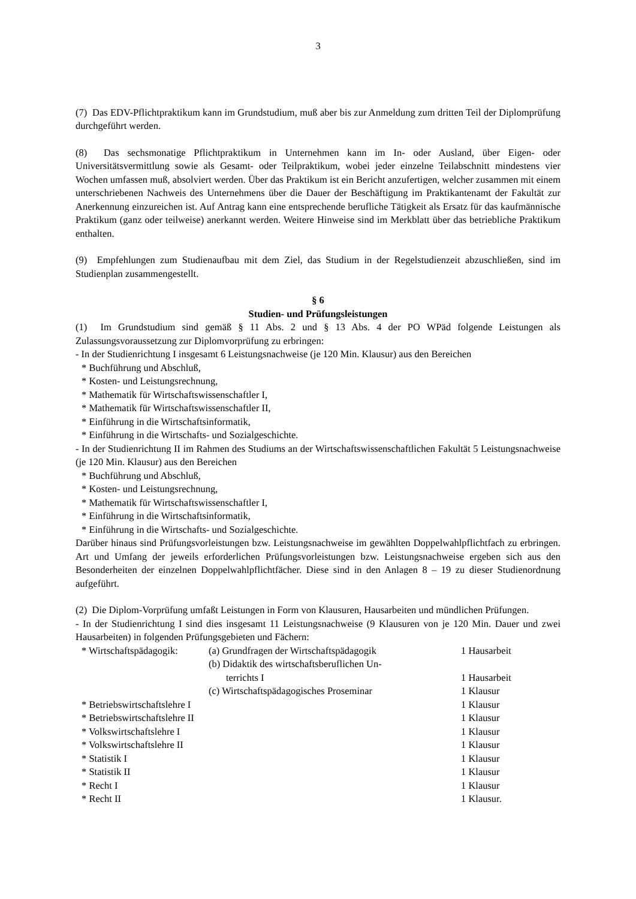3
(7) Das EDV-Pflichtpraktikum kann im Grundstudium, muß aber bis zur Anmeldung zum dritten Teil der Diplomprüfung durchgeführt werden.
(8) Das sechsmonatige Pflichtpraktikum in Unternehmen kann im In- oder Ausland, über Eigen- oder Universitätsvermittlung sowie als Gesamt- oder Teilpraktikum, wobei jeder einzelne Teilabschnitt mindestens vier Wochen umfassen muß, absolviert werden. Über das Praktikum ist ein Bericht anzufertigen, welcher zusammen mit einem unterschriebenen Nachweis des Unternehmens über die Dauer der Beschäftigung im Praktikantenamt der Fakultät zur Anerkennung einzureichen ist. Auf Antrag kann eine entsprechende berufliche Tätigkeit als Ersatz für das kaufmännische Praktikum (ganz oder teilweise) anerkannt werden. Weitere Hinweise sind im Merkblatt über das betriebliche Praktikum enthalten.
(9) Empfehlungen zum Studienaufbau mit dem Ziel, das Studium in der Regelstudienzeit abzuschließen, sind im Studienplan zusammengestellt.
§ 6
Studien- und Prüfungsleistungen
(1) Im Grundstudium sind gemäß § 11 Abs. 2 und § 13 Abs. 4 der PO WPäd folgende Leistungen als Zulassungsvoraussetzung zur Diplomvorprüfung zu erbringen:
- In der Studienrichtung I insgesamt 6 Leistungsnachweise (je 120 Min. Klausur) aus den Bereichen
* Buchführung und Abschluß,
* Kosten- und Leistungsrechnung,
* Mathematik für Wirtschaftswissenschaftler I,
* Mathematik für Wirtschaftswissenschaftler II,
* Einführung in die Wirtschaftsinformatik,
* Einführung in die Wirtschafts- und Sozialgeschichte.
- In der Studienrichtung II im Rahmen des Studiums an der Wirtschaftswissenschaftlichen Fakultät 5 Leistungsnachweise (je 120 Min. Klausur) aus den Bereichen
* Buchführung und Abschluß,
* Kosten- und Leistungsrechnung,
* Mathematik für Wirtschaftswissenschaftler I,
* Einführung in die Wirtschaftsinformatik,
* Einführung in die Wirtschafts- und Sozialgeschichte.
Darüber hinaus sind Prüfungsvorleistungen bzw. Leistungsnachweise im gewählten Doppelwahlpflichtfach zu erbringen. Art und Umfang der jeweils erforderlichen Prüfungsvorleistungen bzw. Leistungsnachweise ergeben sich aus den Besonderheiten der einzelnen Doppelwahlpflichtfächer. Diese sind in den Anlagen 8 – 19 zu dieser Studienordnung aufgeführt.
(2) Die Diplom-Vorprüfung umfaßt Leistungen in Form von Klausuren, Hausarbeiten und mündlichen Prüfungen.
- In der Studienrichtung I sind dies insgesamt 11 Leistungsnachweise (9 Klausuren von je 120 Min. Dauer und zwei Hausarbeiten) in folgenden Prüfungsgebieten und Fächern:
| * Wirtschaftspädagogik: | (a) Grundfragen der Wirtschaftspädagogik | 1 Hausarbeit |
| | (b) Didaktik des wirtschaftsberuflichen Un- terrichts I | 1 Hausarbeit |
| | (c) Wirtschaftspädagogisches Proseminar | 1 Klausur |
| * Betriebswirtschaftslehre I | | 1 Klausur |
| * Betriebswirtschaftslehre II | | 1 Klausur |
| * Volkswirtschaftslehre I | | 1 Klausur |
| * Volkswirtschaftslehre II | | 1 Klausur |
| * Statistik I | | 1 Klausur |
| * Statistik II | | 1 Klausur |
| * Recht I | | 1 Klausur |
| * Recht II | | 1 Klausur. |